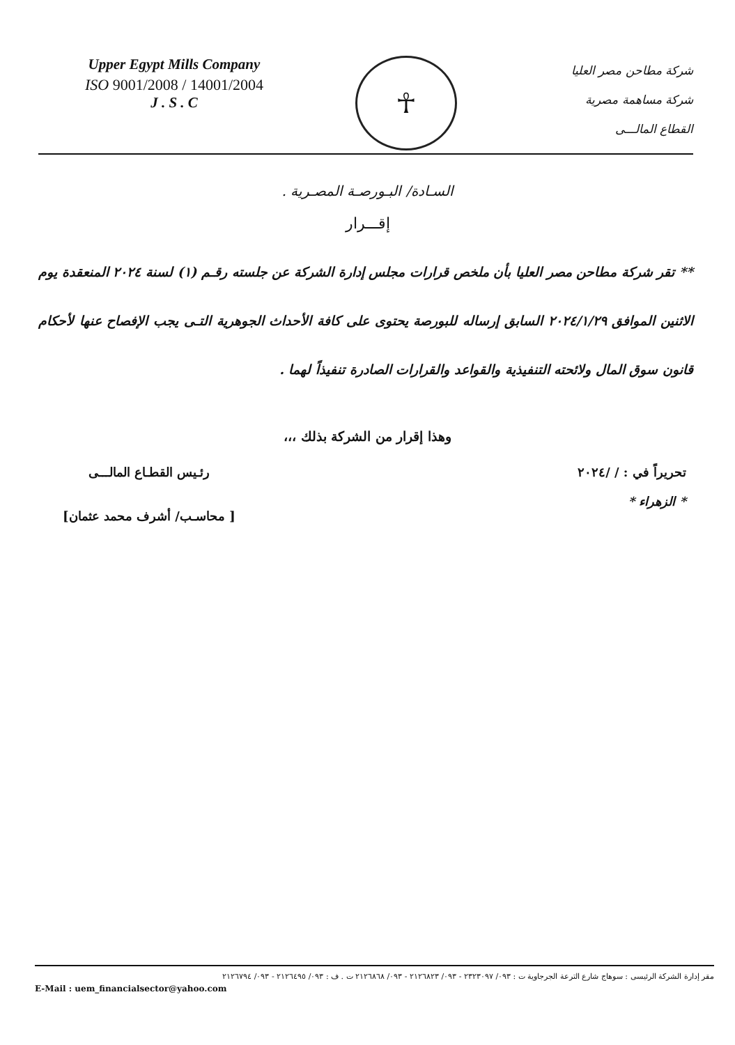Upper Egypt Mills Company
ISO 9001/2008 / 14001/2004
J . S . C
☥
شركة مطاحن مصر العليا
شركة مساهمة مصرية
القطاع المالـــى
السـادة/ البـورصـة المصـرية .
إقـــرار
** تقر شركة مطاحن مصر العليا بأن ملخص قرارات مجلس إدارة الشركة عن جلسته رقـم (١) لسنة ٢٠٢٤ المنعقدة يوم الاثنين الموافق ٢٠٢٤/١/٢٩ السابق إرساله للبورصة يحتوى على كافة الأحداث الجوهرية التـى يجب الإفصاح عنها لأحكام قانون سوق المال ولائحته التنفيذية والقواعد والقرارات الصادرة تنفيذاً لهما .
وهذا إقرار من الشركة بذلك ،،،
تحريراً في : / /٢٠٢٤
* الزهراء *
رئـيس القطـاع المالـــى
[ محاسـب/ أشرف محمد عثمان]
مقر إدارة الشركة الرئيسى : سوهاج شارع الترعة الجرجاوية ت : ٠٩٣/ ٢٣٢٣٠٩٧ - ٠٩٣/ ٢١٢٦٨٢٣ - ٠٩٣/ ٢١٢٦٨٦٨ ت . ف : ٠٩٣/ ٢١٢٦٤٩٥ - ٠٩٣/ ٢١٢٦٧٩٤
E-Mail : uem_financialsector@yahoo.com